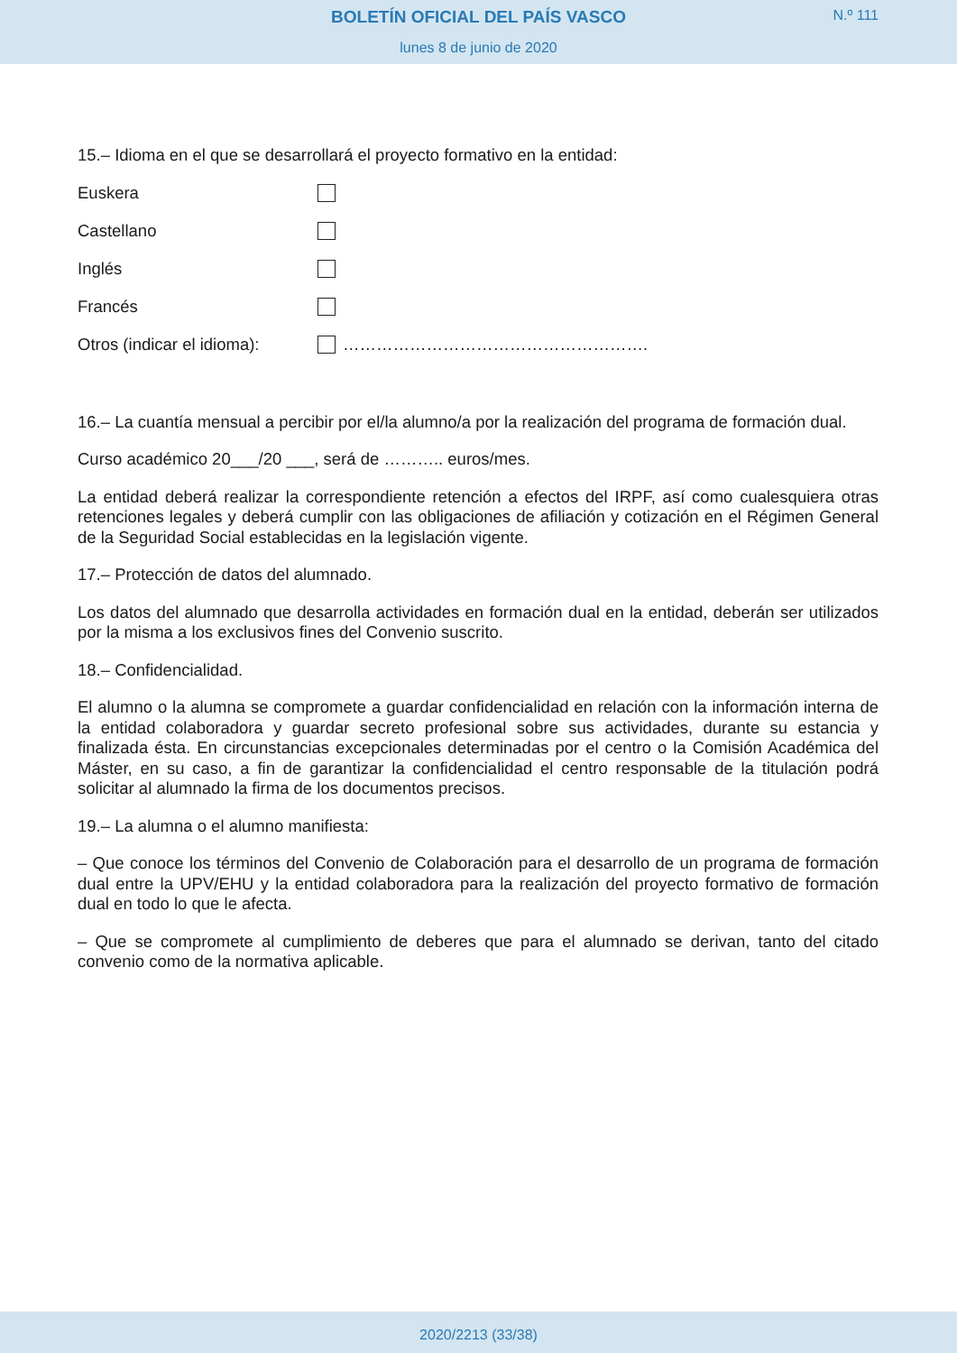BOLETÍN OFICIAL DEL PAÍS VASCO
lunes 8 de junio de 2020
N.º 111
15.– Idioma en el que se desarrollará el proyecto formativo en la entidad:
Euskera
Castellano
Inglés
Francés
Otros (indicar el idioma): ……………………………………………….
16.– La cuantía mensual a percibir por el/la alumno/a por la realización del programa de formación dual.
Curso académico 20___/20 ___, será de ……….. euros/mes.
La entidad deberá realizar la correspondiente retención a efectos del IRPF, así como cualesquiera otras retenciones legales y deberá cumplir con las obligaciones de afiliación y cotización en el Régimen General de la Seguridad Social establecidas en la legislación vigente.
17.– Protección de datos del alumnado.
Los datos del alumnado que desarrolla actividades en formación dual en la entidad, deberán ser utilizados por la misma a los exclusivos fines del Convenio suscrito.
18.– Confidencialidad.
El alumno o la alumna se compromete a guardar confidencialidad en relación con la información interna de la entidad colaboradora y guardar secreto profesional sobre sus actividades, durante su estancia y finalizada ésta. En circunstancias excepcionales determinadas por el centro o la Comisión Académica del Máster, en su caso, a fin de garantizar la confidencialidad el centro responsable de la titulación podrá solicitar al alumnado la firma de los documentos precisos.
19.– La alumna o el alumno manifiesta:
– Que conoce los términos del Convenio de Colaboración para el desarrollo de un programa de formación dual entre la UPV/EHU y la entidad colaboradora para la realización del proyecto formativo de formación dual en todo lo que le afecta.
– Que se compromete al cumplimiento de deberes que para el alumnado se derivan, tanto del citado convenio como de la normativa aplicable.
2020/2213 (33/38)